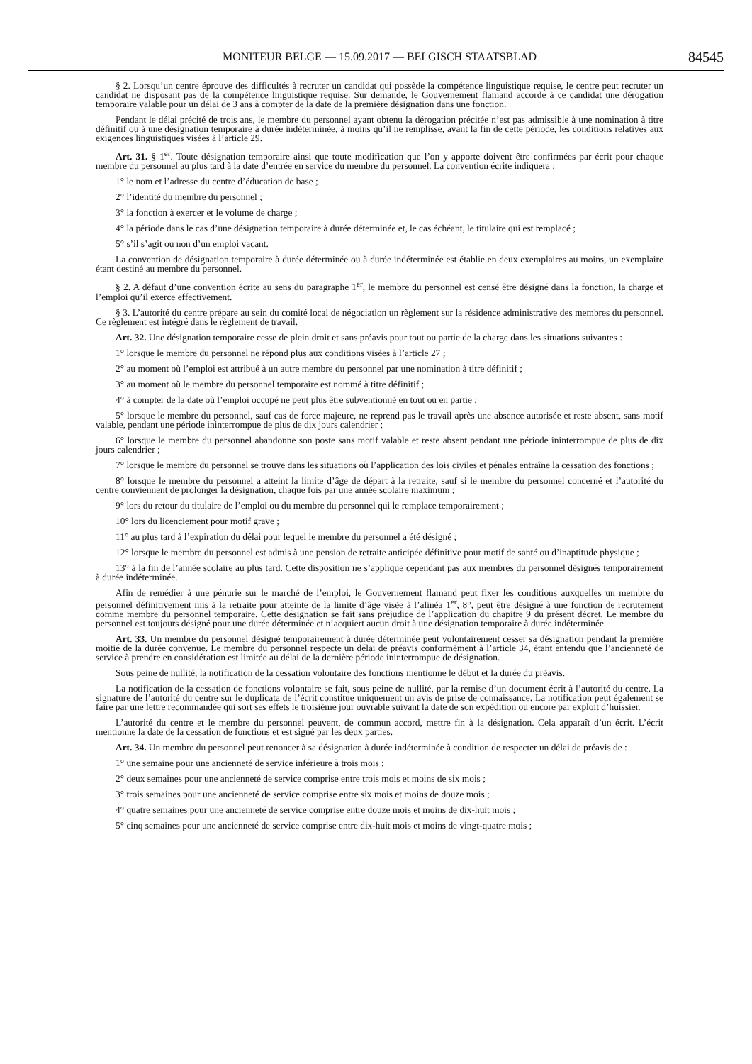MONITEUR BELGE — 15.09.2017 — BELGISCH STAATSBLAD
84545
§ 2. Lorsqu’un centre éprouve des difficultés à recruter un candidat qui possède la compétence linguistique requise, le centre peut recruter un candidat ne disposant pas de la compétence linguistique requise. Sur demande, le Gouvernement flamand accorde à ce candidat une dérogation temporaire valable pour un délai de 3 ans à compter de la date de la première désignation dans une fonction.
Pendant le délai précité de trois ans, le membre du personnel ayant obtenu la dérogation précitée n’est pas admissible à une nomination à titre définitif ou à une désignation temporaire à durée indéterminée, à moins qu’il ne remplisse, avant la fin de cette période, les conditions relatives aux exigences linguistiques visées à l’article 29.
Art. 31. § 1<sup>er</sup>. Toute désignation temporaire ainsi que toute modification que l’on y apporte doivent être confirmées par écrit pour chaque membre du personnel au plus tard à la date d’entrée en service du membre du personnel. La convention écrite indiquera :
1° le nom et l’adresse du centre d’éducation de base ;
2° l’identité du membre du personnel ;
3° la fonction à exercer et le volume de charge ;
4° la période dans le cas d’une désignation temporaire à durée déterminée et, le cas échéant, le titulaire qui est remplacé ;
5° s’il s’agit ou non d’un emploi vacant.
La convention de désignation temporaire à durée déterminée ou à durée indéterminée est établie en deux exemplaires au moins, un exemplaire étant destiné au membre du personnel.
§ 2. A défaut d’une convention écrite au sens du paragraphe 1<sup>er</sup>, le membre du personnel est censé être désigné dans la fonction, la charge et l’emploi qu’il exerce effectivement.
§ 3. L’autorité du centre prépare au sein du comité local de négociation un règlement sur la résidence administrative des membres du personnel. Ce règlement est intégré dans le règlement de travail.
Art. 32. Une désignation temporaire cesse de plein droit et sans préavis pour tout ou partie de la charge dans les situations suivantes :
1° lorsque le membre du personnel ne répond plus aux conditions visées à l’article 27 ;
2° au moment où l’emploi est attribué à un autre membre du personnel par une nomination à titre définitif ;
3° au moment où le membre du personnel temporaire est nommé à titre définitif ;
4° à compter de la date où l’emploi occupé ne peut plus être subventionné en tout ou en partie ;
5° lorsque le membre du personnel, sauf cas de force majeure, ne reprend pas le travail après une absence autorisée et reste absent, sans motif valable, pendant une période ininterrompue de plus de dix jours calendrier ;
6° lorsque le membre du personnel abandonne son poste sans motif valable et reste absent pendant une période ininterrompue de plus de dix jours calendrier ;
7° lorsque le membre du personnel se trouve dans les situations où l’application des lois civiles et pénales entraîne la cessation des fonctions ;
8° lorsque le membre du personnel a atteint la limite d’âge de départ à la retraite, sauf si le membre du personnel concerné et l’autorité du centre conviennent de prolonger la désignation, chaque fois par une année scolaire maximum ;
9° lors du retour du titulaire de l’emploi ou du membre du personnel qui le remplace temporairement ;
10° lors du licenciement pour motif grave ;
11° au plus tard à l’expiration du délai pour lequel le membre du personnel a été désigné ;
12° lorsque le membre du personnel est admis à une pension de retraite anticipée définitive pour motif de santé ou d’inaptitude physique ;
13° à la fin de l’année scolaire au plus tard. Cette disposition ne s’applique cependant pas aux membres du personnel désignés temporairement à durée indéterminée.
Afin de remédier à une pénurie sur le marché de l’emploi, le Gouvernement flamand peut fixer les conditions auxquelles un membre du personnel définitivement mis à la retraite pour atteinte de la limite d’âge visée à l’alinéa 1<sup>er</sup>, 8°, peut être désigné à une fonction de recrutement comme membre du personnel temporaire. Cette désignation se fait sans préjudice de l’application du chapitre 9 du présent décret. Le membre du personnel est toujours désigné pour une durée déterminée et n’acquiert aucun droit à une désignation temporaire à durée indéterminée.
Art. 33. Un membre du personnel désigné temporairement à durée déterminée peut volontairement cesser sa désignation pendant la première moitié de la durée convenue. Le membre du personnel respecte un délai de préavis conformément à l’article 34, étant entendu que l’ancienneté de service à prendre en considération est limitée au délai de la dernière période ininterrompue de désignation.
Sous peine de nullité, la notification de la cessation volontaire des fonctions mentionne le début et la durée du préavis.
La notification de la cessation de fonctions volontaire se fait, sous peine de nullité, par la remise d’un document écrit à l’autorité du centre. La signature de l’autorité du centre sur le duplicata de l’écrit constitue uniquement un avis de prise de connaissance. La notification peut également se faire par une lettre recommandée qui sort ses effets le troisième jour ouvrable suivant la date de son expédition ou encore par exploit d’huissier.
L’autorité du centre et le membre du personnel peuvent, de commun accord, mettre fin à la désignation. Cela apparaît d’un écrit. L’écrit mentionne la date de la cessation de fonctions et est signé par les deux parties.
Art. 34. Un membre du personnel peut renoncer à sa désignation à durée indéterminée à condition de respecter un délai de préavis de :
1° une semaine pour une ancienneté de service inférieure à trois mois ;
2° deux semaines pour une ancienneté de service comprise entre trois mois et moins de six mois ;
3° trois semaines pour une ancienneté de service comprise entre six mois et moins de douze mois ;
4° quatre semaines pour une ancienneté de service comprise entre douze mois et moins de dix-huit mois ;
5° cinq semaines pour une ancienneté de service comprise entre dix-huit mois et moins de vingt-quatre mois ;